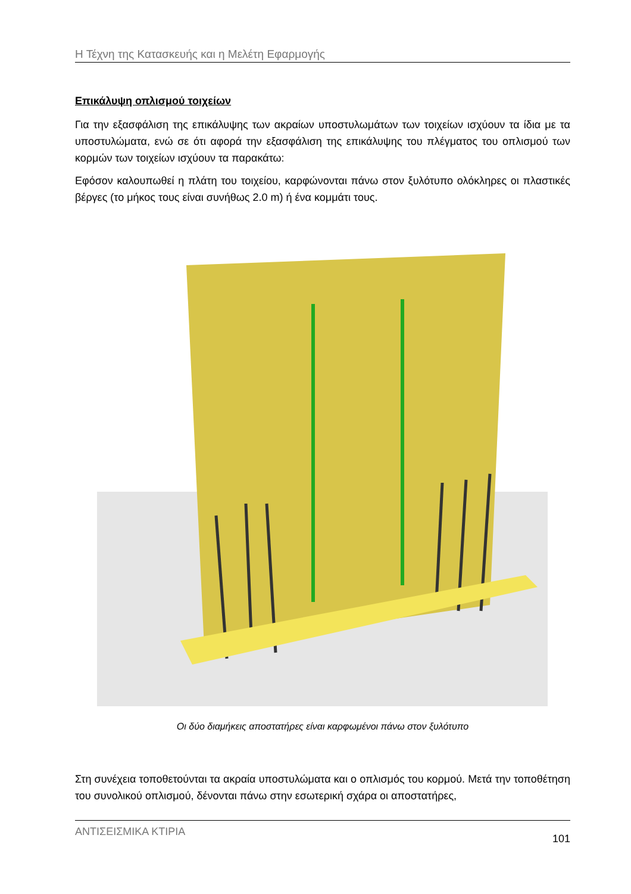Η Τέχνη της Κατασκευής και η Μελέτη Εφαρμογής
Επικάλυψη οπλισμού τοιχείων
Για την εξασφάλιση της επικάλυψης των ακραίων υποστυλωμάτων των τοιχείων ισχύουν τα ίδια με τα υποστυλώματα, ενώ σε ότι αφορά την εξασφάλιση της επικάλυψης του πλέγματος του οπλισμού των κορμών των τοιχείων ισχύουν τα παρακάτω:
Εφόσον καλουπωθεί η πλάτη του τοιχείου, καρφώνονται πάνω στον ξυλότυπο ολόκληρες οι πλαστικές βέργες (το μήκος τους είναι συνήθως 2.0 m) ή ένα κομμάτι τους.
Οι δύο διαμήκεις αποστατήρες είναι καρφωμένοι πάνω στον ξυλότυπο
Στη συνέχεια τοποθετούνται τα ακραία υποστυλώματα και ο οπλισμός του κορμού. Μετά την τοποθέτηση του συνολικού οπλισμού, δένονται πάνω στην εσωτερική σχάρα οι αποστατήρες,
ΑΝΤΙΣΕΙΣΜΙΚΑ ΚΤΙΡΙΑ 101